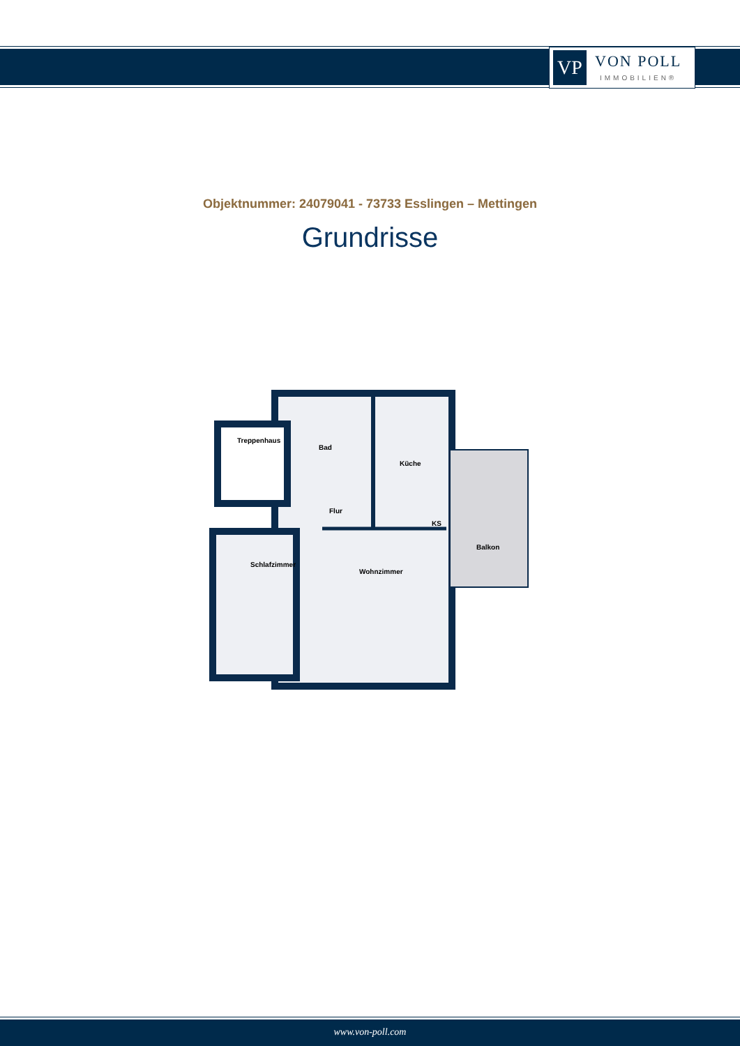VP
VON POLL
IMMOBILIEN®
Objektnummer: 24079041 - 73733 Esslingen – Mettingen
Grundrisse
Treppenhaus
Bad
Küche
Flur
KS
Balkon
Schlafzimmer
Wohnzimmer
www.von-poll.com